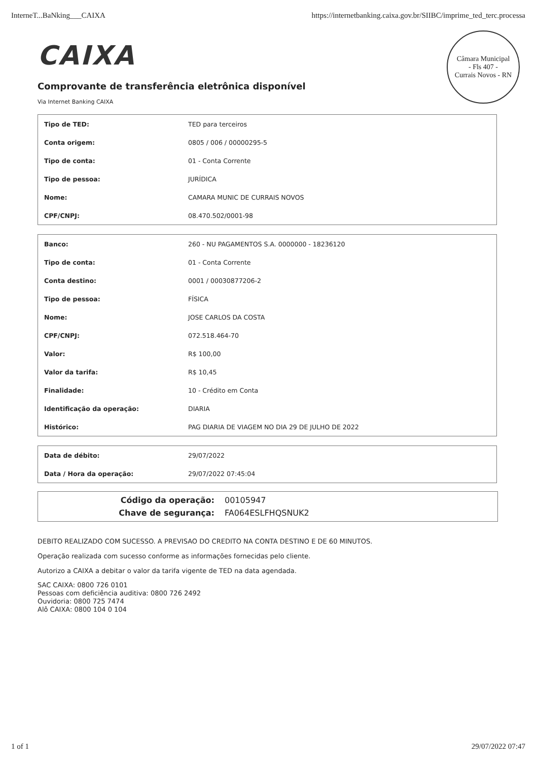InterneT...BaNking___CAIXA https://internetbanking.caixa.gov.br/SIIBC/imprime_ted_terc.processa
Câmara Municipal
- Fls 407 -
Currais Novos - RN
CAIXA
Comprovante de transferência eletrônica disponível
Via Internet Banking CAIXA
| Tipo de TED: | TED para terceiros |
| Conta origem: | 0805 / 006 / 00000295-5 |
| Tipo de conta: | 01 - Conta Corrente |
| Tipo de pessoa: | JURÍDICA |
| Nome: | CAMARA MUNIC DE CURRAIS NOVOS |
| CPF/CNPJ: | 08.470.502/0001-98 |
| Banco: | 260 - NU PAGAMENTOS S.A. 0000000 - 18236120 |
| Tipo de conta: | 01 - Conta Corrente |
| Conta destino: | 0001 / 00030877206-2 |
| Tipo de pessoa: | FÍSICA |
| Nome: | JOSE CARLOS DA COSTA |
| CPF/CNPJ: | 072.518.464-70 |
| Valor: | R$ 100,00 |
| Valor da tarifa: | R$ 10,45 |
| Finalidade: | 10 - Crédito em Conta |
| Identificação da operação: | DIARIA |
| Histórico: | PAG DIARIA DE VIAGEM NO DIA 29 DE JULHO DE 2022 |
| Data de débito: | 29/07/2022 |
| Data / Hora da operação: | 29/07/2022 07:45:04 |
Código da operação: 00105947
Chave de segurança: FA064ESLFHQSNUK2
DEBITO REALIZADO COM SUCESSO. A PREVISAO DO CREDITO NA CONTA DESTINO E DE 60 MINUTOS.
Operação realizada com sucesso conforme as informações fornecidas pelo cliente.
Autorizo a CAIXA a debitar o valor da tarifa vigente de TED na data agendada.
SAC CAIXA: 0800 726 0101
Pessoas com deficiência auditiva: 0800 726 2492
Ouvidoria: 0800 725 7474
Alô CAIXA: 0800 104 0 104
1 of 1 29/07/2022 07:47